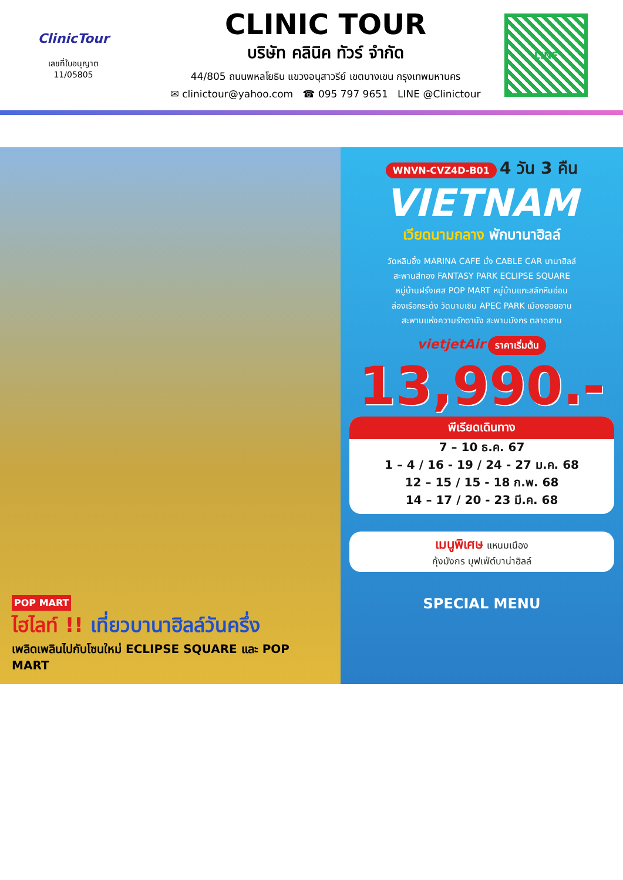ClinicTour
เลขที่ใบอนุญาต
11/05805
CLINIC TOUR
บริษัท คลินิค ทัวร์ จำกัด
44/805 ถนนพหลโยธิน แขวงอนุสาวรีย์ เขตบางเขน กรุงเทพมหานคร
✉ clinictour@yahoo.com ☎ 095 797 9651 LINE @Clinictour
LINE
POP MART
ไฮไลท์ !! เที่ยวบานาฮิลล์วันครึ่ง
เพลิดเพลินไปกับโซนใหม่ ECLIPSE SQUARE และ POP MART
WNVN-CVZ4D-B01 4 วัน 3 คืน
VIETNAM
เวียดนามกลาง พักบานาฮิลล์
วัดหลินอึ๋ง MARINA CAFE นั่ง CABLE CAR บานาฮิลล์
สะพานสีทอง FANTASY PARK ECLIPSE SQUARE
หมู่บ้านฝรั่งเศส POP MART หมู่บ้านแกะสลักหินอ่อน
ล่องเรือกระด้ง วัดนามเซิน APEC PARK เมืองฮอยอาน
สะพานแห่งความรักดานัง สะพานมังกร ตลาดฮาน
vietjetAir ราคาเริ่มต้น
13,990.-
พีเรียดเดินทาง
7 – 10 ธ.ค. 67
1 – 4 / 16 - 19 / 24 - 27 ม.ค. 68
12 – 15 / 15 - 18 ก.พ. 68
14 – 17 / 20 - 23 มี.ค. 68
เมนูพิเศษ แหนมเนือง
กุ้งมังกร บุฟเฟ่ต์บาน่าฮิลล์
SPECIAL MENU